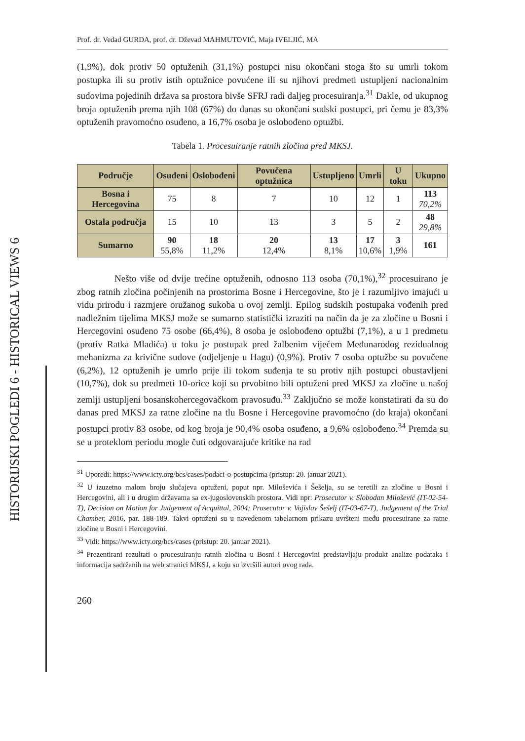HISTORIJSKI POGLEDI 6 - HISTORICAL VIEWS 6
Prof. dr. Vedad GURDA, prof. dr. Dževad MAHMUTOVIĆ, Maja IVELJIĆ, MA
(1,9%), dok protiv 50 optuženih (31,1%) postupci nisu okončani stoga što su umrli tokom postupka ili su protiv istih optužnice povućene ili su njihovi predmeti ustupljeni nacionalnim sudovima pojedinih država sa prostora bivše SFRJ radi daljeg procesuiranja.<sup>31</sup> Dakle, od ukupnog broja optuženih prema njih 108 (67%) do danas su okončani sudski postupci, pri čemu je 83,3% optuženih pravomoćno osuđeno, a 16,7% osoba je oslobođeno optužbi.
Tabela 1. Procesuiranje ratnih zločina pred MKSJ.
| Područje | Osuđeni | Oslobođeni | Povučena optužnica | Ustupljeno | Umrli | U toku | Ukupno |
| --- | --- | --- | --- | --- | --- | --- | --- |
| Bosna i Hercegovina | 75 | 8 | 7 | 10 | 12 | 1 | 113 70,2% |
| Ostala područja | 15 | 10 | 13 | 3 | 5 | 2 | 48 29,8% |
| Sumarno | 90 55,8% | 18 11,2% | 20 12,4% | 13 8,1% | 17 10,6% | 3 1,9% | 161 |
Nešto više od dvije trećine optuženih, odnosno 113 osoba (70,1%),<sup>32</sup> procesuirano je zbog ratnih zločina počinjenih na prostorima Bosne i Hercegovine, što je i razumljivo imajući u vidu prirodu i razmjere oružanog sukoba u ovoj zemlji. Epilog sudskih postupaka vođenih pred nadležnim tijelima MKSJ može se sumarno statistički izraziti na način da je za zločine u Bosni i Hercegovini osuđeno 75 osobe (66,4%), 8 osoba je oslobođeno optužbi (7,1%), a u 1 predmetu (protiv Ratka Mladića) u toku je postupak pred žalbenim vijećem Međunarodog rezidualnog mehanizma za krivične sudove (odjeljenje u Hagu) (0,9%). Protiv 7 osoba optužbe su povučene (6,2%), 12 optuženih je umrlo prije ili tokom suđenja te su protiv njih postupci obustavljeni (10,7%), dok su predmeti 10-orice koji su prvobitno bili optuženi pred MKSJ za zločine u našoj zemlji ustupljeni bosanskohercegovačkom pravosuđu.<sup>33</sup> Zaključno se može konstatirati da su do danas pred MKSJ za ratne zločine na tlu Bosne i Hercegovine pravomoćno (do kraja) okončani postupci protiv 83 osobe, od kog broja je 90,4% osoba osuđeno, a 9,6% oslobođeno.<sup>34</sup> Premda su se u proteklom periodu mogle čuti odgovarajuće kritike na rad
<sup>31</sup> Uporedi: https://www.icty.org/bcs/cases/podaci-o-postupcima (pristup: 20. januar 2021).
<sup>32</sup> U izuzetno malom broju slučajeva optuženi, poput npr. Miloševića i Šešelja, su se teretili za zločine u Bosni i Hercegovini, ali i u drugim državama sa ex-jugoslovenskih prostora. Vidi npr: Prosecutor v. Slobodan Milošević (IT-02-54-T), Decision on Motion for Judgement of Acquittal, 2004; Prosecutor v. Vojislav Šešelj (IT-03-67-T), Judgement of the Trial Chamber, 2016, par. 188-189. Takvi optuženi su u navedenom tabelarnom prikazu uvršteni među procesuirane za ratne zločine u Bosni i Hercegovini.
<sup>33</sup> Vidi: https://www.icty.org/bcs/cases (pristup: 20. januar 2021).
<sup>34</sup> Prezentirani rezultati o procesuiranju ratnih zločina u Bosni i Hercegovini predstavljaju produkt analize podataka i informacija sadržanih na web stranici MKSJ, a koju su izvršili autori ovog rada.
260